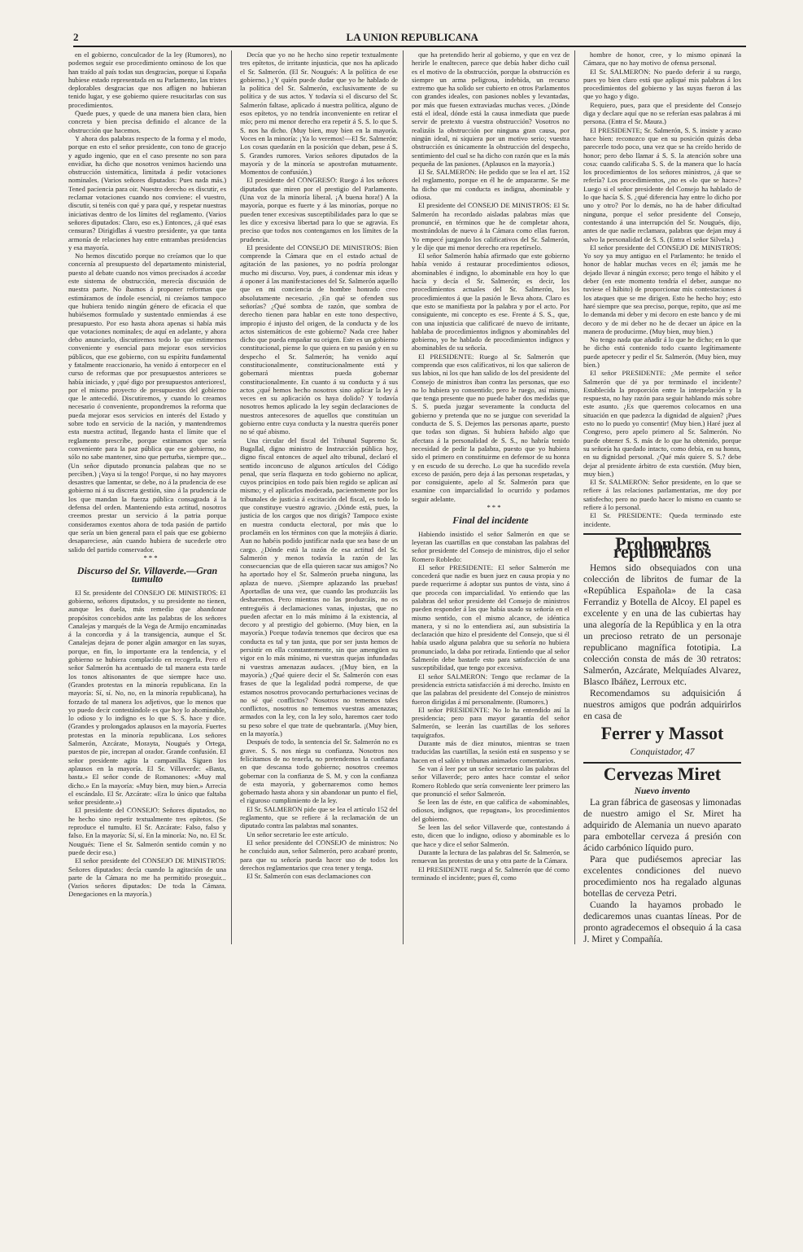2 LA UNION REPUBLICANA
en el gobierno, conculcador de la ley (Rumores), no podemos seguir ese procedimiento ominoso de los que han traído al país todas sus desgracias, porque si España hubiese estado representada en su Parlamento, las tristes deplorables desgracias que nos afligen no hubieran tenido lugar, y ese gobierno quiere resucitarlas con sus procedimientos.
Quede pues, y quede de una manera bien clara, bien concreta y bien precisa definido el alcance de la obstrucción que hacemos.
Y ahora dos palabras respecto de la forma y el modo, porque en esto el señor presidente, con tono de gracejo y agudo ingenio, que en el caso presente no son para envidiar, ha dicho que nosotros venimos haciendo una obstrucción sistemática, limitada á pedir votaciones nominales. (Varios señores diputados: Pues nada más.) Tened paciencia para oir. Nuestro derecho es discutir, es reclamar votaciones cuando nos conviene: el vuestro, discutir, si tenéis con qué y para qué, y respetar nuestras iniciativas dentro de los límites del reglamento. (Varios señores diputados: Claro, eso es.) Entonces, ¿á qué esas censuras? Dirigidlas á vuestro presidente, ya que tanta armonía de relaciones hay entre entrambas presidencias y esa mayoría.
No hemos discutido porque no creíamos que lo que concernía al presupuesto del departamento ministerial, puesto al debate cuando nos vimos precisados á acordar este sistema de obstrucción, merecía discusión de nuestra parte. No íbamos á proponer reformas que estimáramos de índole esencial, ni creíamos tampoco que hubiera tenido ningún género de eficacia el que hubiésemos formulado y sustentado enmiendas á ese presupuesto. Por eso hasta ahora apenas si había más que votaciones nominales; de aquí en adelante, y ahora debo anunciarlo, discutiremos todo lo que estimemos conveniente y esencial para mejorar esos servicios públicos, que ese gobierno, con su espíritu fundamental y fatalmente reaccionario, ha venido á entorpecer en el curso de reformas que por presupuestos anteriores se había iniciado, y ¡qué digo por presupuestos anteriores!, por el mismo proyecto de presupuestos del gobierno que le antecedió. Discutiremos, y cuando lo creamos necesario ó conveniente, propondremos la reforma que pueda mejorar esos servicios en interés del Estado y sobre todo en servicio de la nación, y mantendremos esta nuestra actitud, llegando hasta el límite que el reglamento prescribe, porque estimamos que sería conveniente para la paz pública que ese gobierno, no sólo no sabe mantener, sino que perturba, siempre que... (Un señor diputado pronuncia palabras que no se perciben.) ¡Vaya si la tengo! Porque, si no hay mayores desastres que lamentar, se debe, no á la prudencia de ese gobierno ni á su discreta gestión, sino á la prudencia de los que mandan la fuerza pública consagrada á la defensa del orden. Manteniendo esta actitud, nosotros creemos prestar un servicio á la patria porque consideramos exentos ahora de toda pasión de partido que sería un bien general para el país que ese gobierno desapareciese, aún cuando hubiera de sucederle otro salido del partido conservador.
* * *
Discurso del Sr. Villaverde.—Gran tumulto
El Sr. presidente del CONSEJO DE MINISTROS: El gobierno, señores diputados, y su presidente no tienen, aunque les duela, más remedio que abandonar propósitos concebidos ante las palabras de los señores Canalejas y marqués de la Vega de Armijo encaminadas á la concordia y á la transigencia, aunque el Sr. Canalejas dejara de poner algún amargor en las suyas, porque, en fin, lo importante era la tendencia, y el gobierno se hubiera complacido en recogerla. Pero el señor Salmerón ha acentuado de tal manera esta tarde los tonos altisonantes de que siempre hace uso. (Grandes protestas en la minoría republicana. En la mayoría: Sí, sí. No, no, en la minoría republicana), ha forzado de tal manera los adjetivos, que lo menos que yo puedo decir contestándole es que hoy lo abominable, lo odioso y lo indigno es lo que S. S. hace y dice. (Grandes y prolongados aplausos en la mayoría. Fuertes protestas en la minoría republicana. Los señores Salmerón, Azcárate, Morayta, Nougués y Ortega, puestos de pie, increpan al orador. Grande confusión. El señor presidente agita la campanilla. Siguen los aplausos en la mayoría. El Sr. Villaverde: «Basta, basta.» El señor conde de Romanones: «Muy mal dicho.» En la mayoría: «Muy bien, muy bien.» Arrecia el escándalo. El Sr. Azcárate: «Era lo único que faltaba señor presidente.»)
El presidente del CONSEJO: Señores diputados, no he hecho sino repetir textualmente tres epítetos. (Se reproduce el tumulto. El Sr. Azcárate: Falso, falso y falso. En la mayoría: Sí, sí. En la minoría: No, no. El Sr. Nougués: Tiene el Sr. Salmerón sentido común y no puede decir eso.)
El señor presidente del CONSEJO DE MINISTROS: Señores diputados: decía cuando la agitación de una parte de la Cámara no me ha permitido proseguir... (Varios señores diputados: De toda la Cámara. Denegaciones en la mayoría.)
Decía que yo no he hecho sino repetir textualmente tres epítetos, de irritante injusticia, que nos ha aplicado el Sr. Salmerón. (El Sr. Nougués: A la política de ese gobierno.) ¿Y quién puede dudar que yo he hablado de la política del Sr. Salmerón, exclusivamente de su política y de sus actos. Y todavía si el discurso del Sr. Salmerón faltase, aplicado á nuestra política, alguno de esos epítetos, yo no tendría inconveniente en retirar el mío; pero mi menor derecho era repetir á S. S. lo que S. S. nos ha dicho. (Muy bien, muy bien en la mayoría. Voces en la minoría: ¡Ya lo veremos!—El Sr. Salmerón: Los cosas quedarán en la posición que deban, pese á S. S. Grandes rumores. Varios señores diputados de la mayoría y de la minoría se apostrofan mutuamente. Momentos de confusión.)
El presidente del CONGRESO: Ruego á los señores diputados que miren por el prestigio del Parlamento. (Una voz de la minoría liberal. ¡A buena hora!) A la mayoría, porque es fuerte y á las minorías, porque no pueden tener excesivas susceptibilidades para lo que se les dice y excesiva libertad para lo que se agravia. Es preciso que todos nos contengamos en los límites de la prudencia.
El presidente del CONSEJO DE MINISTROS: Bien comprende la Cámara que en el estado actual de agitación de las pasiones, yo no podría prolongar mucho mi discurso. Voy, pues, á condensar mis ideas y á oponer á las manifestaciones del Sr. Salmerón aquello que en mi conciencia de hombre honrado creo absolutamente necesario. ¿En qué se ofenden sus señorías? ¿Qué sombra de razón, que sombra de derecho tienen para hablar en este tono despectivo, impropio é injusto del origen, de la conducta y de los actos sistemáticos de este gobierno? Nada cree haber dicho que pueda empañar su origen. Este es un gobierno constitucional, piense lo que quiera en su pasión y en su despecho el Sr. Salmerón; ha venido aquí constitucionalmente, constitucionalmente está y gobernará mientras pueda gobernar constitucionalmente. En cuanto á su conducta y á sus actos ¿qué hemos hecho nosotros sino aplicar la ley á veces en su aplicación os haya dolido? Y todavía nosotros hemos aplicado la ley según declaraciones de nuestros antecesores de aquellos que constituían un gobierno entre cuya conducta y la nuestra queréis poner no sé qué abismo.
Una circular del fiscal del Tribunal Supremo Sr. Bugallal, digno ministro de Instrucción pública hoy, digno fiscal entonces de aquel alto tribunal, declaró el sentido inconcuso de algunos artículos del Código penal, que sería flaqueza en todo gobierno no aplicar, cuyos principios en todo país bien regido se aplican así mismo; y el aplicarlos moderada, pacientemente por los tribunales de justicia á excitación del fiscal, es todo lo que constituye vuestro agravio. ¿Dónde está, pues, la justicia de los cargos que nos dirigís? Tampoco existe en nuestra conducta electoral, por más que lo proclaméis en los términos con que la motejáis á diario. Aun no habéis podido justificar nada que sea base de un cargo. ¿Dónde está la razón de esa actitud del Sr. Salmerón y menos todavía la razón de las consecuencias que de ella quieren sacar sus amigos? No ha aportado hoy el Sr. Salmerón prueba ninguna, las aplaza de nuevo. ¡Siempre aplazando las pruebas! Aportadlas de una vez, que cuando las produzcáis las desharemos. Pero mientras no las produzcáis, no os entreguéis á declamaciones vanas, injustas, que no pueden afectar en lo más mínimo á la existencia, al decoro y al prestigio del gobierno. (Muy bien, en la mayoría.) Porque todavía tenemos que deciros que esa conducta es tal y tan justa, que por ser justa hemos de persistir en ella constantemente, sin que amengüen su vigor en lo más mínimo, ni vuestras quejas infundadas ni vuestras amenazas audaces. ¡(Muy bien, en la mayoría.) ¿Qué quiere decir el Sr. Salmerón con esas frases de que la legalidad podrá romperse, de que estamos nosotros provocando perturbaciones vecinas de no sé qué conflictos? Nosotros no tememos tales conflictos, nosotros no tememos vuestras amenazas; armados con la ley, con la ley solo, haremos caer todo su peso sobre el que trate de quebrantarla. ¡(Muy bien, en la mayoría.)
Después de todo, la sentencia del Sr. Salmerón no es grave. S. S. nos niega su confianza. Nosotros nos felicitamos de no tenerla, no pretendemos la confianza en que descansa todo gobierno; nosotros creemos gobernar con la confianza de S. M. y con la confianza de esta mayoría, y gobernaremos como hemos gobernado hasta ahora y sin abandonar un punto el fiel, el riguroso cumplimiento de la ley.
El Sr. SALMERON pide que se lea el artículo 152 del reglamento, que se refiere á la reclamación de un diputado contra las palabras mal sonantes.
Un señor secretario lee este artículo.
El señor presidente del CONSEJO de ministros: No he concluido aun, señor Salmerón, pero acabaré pronto, para que su señoría pueda hacer uso de todos los derechos reglamentarios que crea tener y tenga.
El Sr. Salmerón con esas declamaciones con
que ha pretendido herir al gobierno, y que en vez de herirle le enaltecen, parece que debía haber dicho cuál es el motivo de la obstrucción, porque la obstrucción es siempre un arma peligrosa, indebida, un recurso extremo que ha solido ser cubierto en otros Parlamentos con grandes ideales, con pasiones nobles y levantadas, por más que fuesen extraviadas muchas veces. ¿Dónde está el ideal, dónde está la causa inmediata que puede servir de pretexto á vuestra obstrucción? Vosotros no realizáis la obstrucción por ninguna gran causa, por ningún ideal, ni siquiera por un motivo serio; vuestra obstrucción es únicamente la obstrucción del despecho, sentimiento del cual se ha dicho con razón que es la más pequeña de las pasiones. (Aplausos en la mayoría.)
El Sr. SALMERON: He pedido que se lea el art. 152 del reglamento, porque en él he de ampararme. Se me ha dicho que mi conducta es indigna, abominable y odiosa.
El presidente del CONSEJO DE MINISTROS: El Sr. Salmerón ha recordado aisladas palabras mías que pronuncié, en términos que he de completar ahora, mostrándolas de nuevo á la Cámara como ellas fueron. Yo empecé juzgando los calificativos del Sr. Salmerón, y le dije que mi menor derecho era repetírselo.
El señor Salmerón había afirmado que este gobierno había venido á restaurar procedimientos odiosos, abominables é indigno, lo abominable era hoy lo que hacía y decía el Sr. Salmerón; es decir, los procedimientos actuales del Sr. Salmerón, los procedimientos á que la pasión le lleva ahora. Claro es que esto se manifiesta por la palabra y por el acto. Por consiguiente, mi concepto es ese. Frente á S. S., que, con una injusticia que calificaré de nuevo de irritante, hablaba de procedimientos indignos y abominables del gobierno, yo he hablado de procedimientos indignos y abominables de su señoría.
El PRESIDENTE: Ruego al Sr. Salmerón que comprenda que esos calificativos, ni los que salieron de sus labios, ni los que han salido de los del presidente del Consejo de ministros iban contra las personas, que eso no lo hubiera yo consentido; pero le ruego, así mismo, que tenga presente que no puede haber dos medidas que S. S. pueda juzgar severamente la conducta del gobierno y pretenda que no se juzgue con severidad la conducta de S. S. Dejemos las personas aparte, puesto que todas son dignas. Si hubiera habido algo que afectara á la personalidad de S. S., no habría tenido necesidad de pedir la palabra, puesto que yo hubiera sido el primero en constituirme en defensor de su honra y en escudo de su derecho. Lo que ha sucedido revela exceso de pasión, pero deja á las personas respetadas, y por consiguiente, apelo al Sr. Salmerón para que examine con imparcialidad lo ocurrido y podamos seguir adelante.
* * *
Final del incidente
Habiendo insistido el señor Salmerón en que se leyeran las cuartillas en que constaban las palabras del señor presidente del Consejo de ministros, dijo el señor Romero Robledo:
El señor PRESIDENTE: El señor Salmerón me concederá que nadie es buen juez en causa propia y no puede requerirme á adoptar sus puntos de vista, sino á que proceda con imparcialidad. Yo entiendo que las palabras del señor presidente del Consejo de ministros pueden responder á las que había usado su señoría en el mismo sentido, con el mismo alcance, de idéntica manera, y si no lo entendiera así, aun subsistiría la declaración que hizo el presidente del Consejo, que si él había usado alguna palabra que su señoría no hubiera pronunciado, la daba por retirada. Entiendo que al señor Salmerón debe bastarle esto para satisfacción de una susceptibilidad, que tengo por excesiva.
El señor SALMERON: Tengo que reclamar de la presidencia estricta satisfacción á mi derecho. Insisto en que las palabras del presidente del Consejo de ministros fueron dirigidas á mí personalmente. (Rumores.)
El señor PRESIDENTE: No lo ha entendido así la presidencia; pero para mayor garantía del señor Salmerón, se leerán las cuartillas de los señores taquígrafos.
Durante más de diez minutos, mientras se traen traducidas las cuartillas, la sesión está en suspenso y se hacen en el salón y tribunas animados comentarios.
Se van á leer por un señor secretario las palabras del señor Villaverde; pero antes hace constar el señor Romero Robledo que sería conveniente leer primero las que pronunció el señor Salmerón.
Se leen las de éste, en que califica de «abominables, odiosos, indignos, que repugnan», los procedimientos del gobierno.
Se leen las del señor Villaverde que, contestando á esto, dicen que lo indigno, odioso y abominable es lo que hace y dice el señor Salmerón.
Durante la lectura de las palabras del Sr. Salmerón, se renuevan las protestas de una y otra parte de la Cámara.
El PRESIDENTE ruega al Sr. Salmerón que dé como terminado el incidente; pues él, como
hombre de honor, cree, y lo mismo opinará la Cámara, que no hay motivo de ofensa personal.
El Sr. SALMERON: No puedo deferir á su ruego, pues yo bien claro está que apliqué mis palabras á los procedimientos del gobierno y las suyas fueron á las que yo hago y digo.
Requiero, pues, para que el presidente del Consejo diga y declare aquí que no se referían esas palabras á mi persona. (Entra el Sr. Maura.)
El PRESIDENTE; Sr. Salmerón, S. S. insiste y acaso hace bien: reconozco que en su posición quizás deba parecerle todo poco, una vez que se ha creído herido de honor; pero debo llamar á S. S. la atención sobre una cosa: cuando calificaba S. S. de la manera que lo hacía los procedimientos de los señores ministros, ¿á que se refería? Los procedimientos, ¿no es «lo que se hace»? Luego si el señor presidente del Consejo ha hablado de lo que hacía S. S. ¿qué diferencia hay entre lo dicho por uno y otro? Por lo demás, no ha de haber dificultad ninguna, porque el señor presidente del Consejo, contestando á una interrupción del Sr. Nougués, dijo, antes de que nadie reclamara, palabras que dejan muy á salvo la personalidad de S. S. (Entra el señor Silvela.)
El señor presidente del CONSEJO DE MINISTROS: Yo soy ya muy antiguo en el Parlamento: he tenido el honor de hablar muchas veces en él; jamás me he dejado llevar á ningún exceso; pero tengo el hábito y el deber (en este momento tendría el deber, aunque no tuviese el hábito) de proporcionar mis contestaciones á los ataques que se me dirigen. Esto he hecho hoy; esto haré siempre que sea preciso, porque, repito, que así me lo demanda mi deber y mi decoro en este banco y de mi decoro y de mi deber no he de decaer un ápice en la manera de producirme. (Muy bien, muy bien.)
No tengo nada que añadir á lo que he dicho; en lo que he dicho está contenido todo cuanto legítimamente puede apetecer y pedir el Sr. Salmerón. (Muy bien, muy bien.)
El señor PRESIDENTE: ¿Me permite el señor Salmerón que dé ya por terminado el incidente? Establecida la proporción entre la interpelación y la respuesta, no hay razón para seguir hablando más sobre este asunto. ¿Es que queremos colocarnos en una situación en que padezca la dignidad de alguien? ¡Pues esto no lo puedo yo consentir! (Muy bien.) Haré juez al Congreso, pero apelo primero al Sr. Salmerón. No puede obtener S. S. más de lo que ha obtenido, porque su señoría ha quedado intacto, como debía, en su honra, en su dignidad personal. ¿Qué más quiere S. S.? debe dejar al presidente árbitro de esta cuestión. (Muy bien, muy bien.)
El Sr. SALMERON: Señor presidente, en lo que se refiere á las relaciones parlamentarias, me doy por satisfecho; pero no puedo hacer lo mismo en cuanto se refiere á lo personal.
El Sr. PRESIDENTE: Queda terminado este incidente.
Prohombres republicanos
Hemos sido obsequiados con una colección de libritos de fumar de la «República Española» de la casa Ferrandiz y Botella de Alcoy. El papel es excelente y en una de las cubiertas hay una alegoría de la República y en la otra un precioso retrato de un personaje republicano magnífica fototipia. La colección consta de más de 30 retratos: Salmerón, Azcárate, Melquíades Alvarez, Blasco Ibáñez, Lerroux etc.
Recomendamos su adquisición á nuestros amigos que podrán adquirirlos en casa de
Ferrer y Massot
Conquistador, 47
Cervezas Miret
Nuevo invento
La gran fábrica de gaseosas y limonadas de nuestro amigo el Sr. Miret ha adquirido de Alemania un nuevo aparato para embotellar cerveza á presión con ácido carbónico líquido puro.
Para que pudiésemos apreciar las excelentes condiciones del nuevo procedimiento nos ha regalado algunas botellas de cerveza Petri.
Cuando la hayamos probado le dedicaremos unas cuantas líneas. Por de pronto agradecemos el obsequio á la casa J. Miret y Compañía.